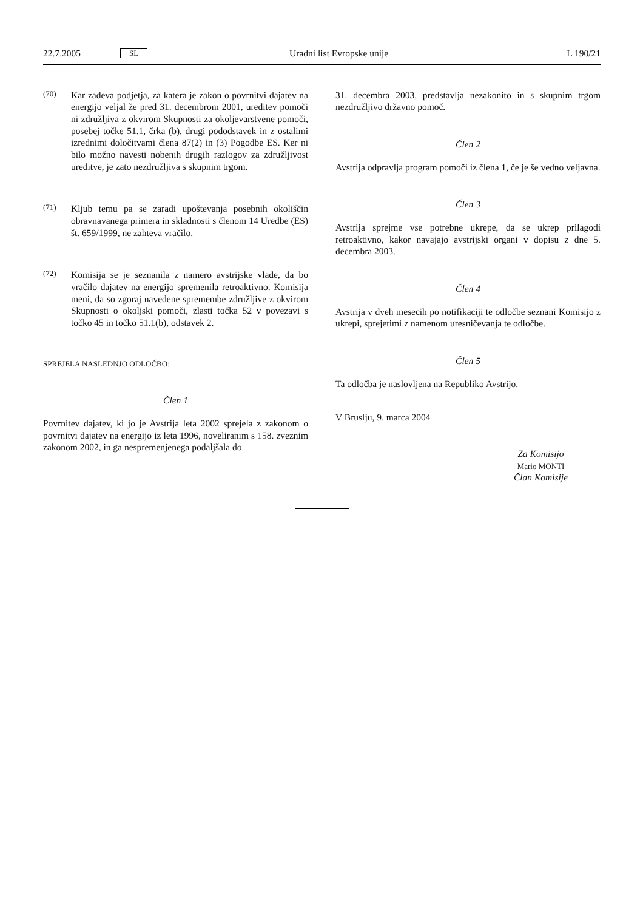22.7.2005 SL Uradni list Evropske unije L 190/21
(70)
Kar zadeva podjetja, za katera je zakon o povrnitvi dajatev na energijo veljal že pred 31. decembrom 2001, ureditev pomoči ni združljiva z okvirom Skupnosti za okoljevarstvene pomoči, posebej točke 51.1, črka (b), drugi pododstavek in z ostalimi izrednimi določitvami člena 87(2) in (3) Pogodbe ES. Ker ni bilo možno navesti nobenih drugih razlogov za združljivost ureditve, je zato nezdružljiva s skupnim trgom.
(71)
Kljub temu pa se zaradi upoštevanja posebnih okoliščin obravnavanega primera in skladnosti s členom 14 Uredbe (ES) št. 659/1999, ne zahteva vračilo.
(72)
Komisija se je seznanila z namero avstrijske vlade, da bo vračilo dajatev na energijo spremenila retroaktivno. Komisija meni, da so zgoraj navedene spremembe združljive z okvirom Skupnosti o okoljski pomoči, zlasti točka 52 v povezavi s točko 45 in točko 51.1(b), odstavek 2.
SPREJELA NASLEDNJO ODLOČBO:
Člen 1
Povrnitev dajatev, ki jo je Avstrija leta 2002 sprejela z zakonom o povrnitvi dajatev na energijo iz leta 1996, noveliranim s 158. zveznim zakonom 2002, in ga nespremenjenega podaljšala do
31. decembra 2003, predstavlja nezakonito in s skupnim trgom nezdružljivo državno pomoč.
Člen 2
Avstrija odpravlja program pomoči iz člena 1, če je še vedno veljavna.
Člen 3
Avstrija sprejme vse potrebne ukrepe, da se ukrep prilagodi retroaktivno, kakor navajajo avstrijski organi v dopisu z dne 5. decembra 2003.
Člen 4
Avstrija v dveh mesecih po notifikaciji te odločbe seznani Komisijo z ukrepi, sprejetimi z namenom uresničevanja te odločbe.
Člen 5
Ta odločba je naslovljena na Republiko Avstrijo.
V Bruslju, 9. marca 2004
Za Komisijo
Mario MONTI
Član Komisije